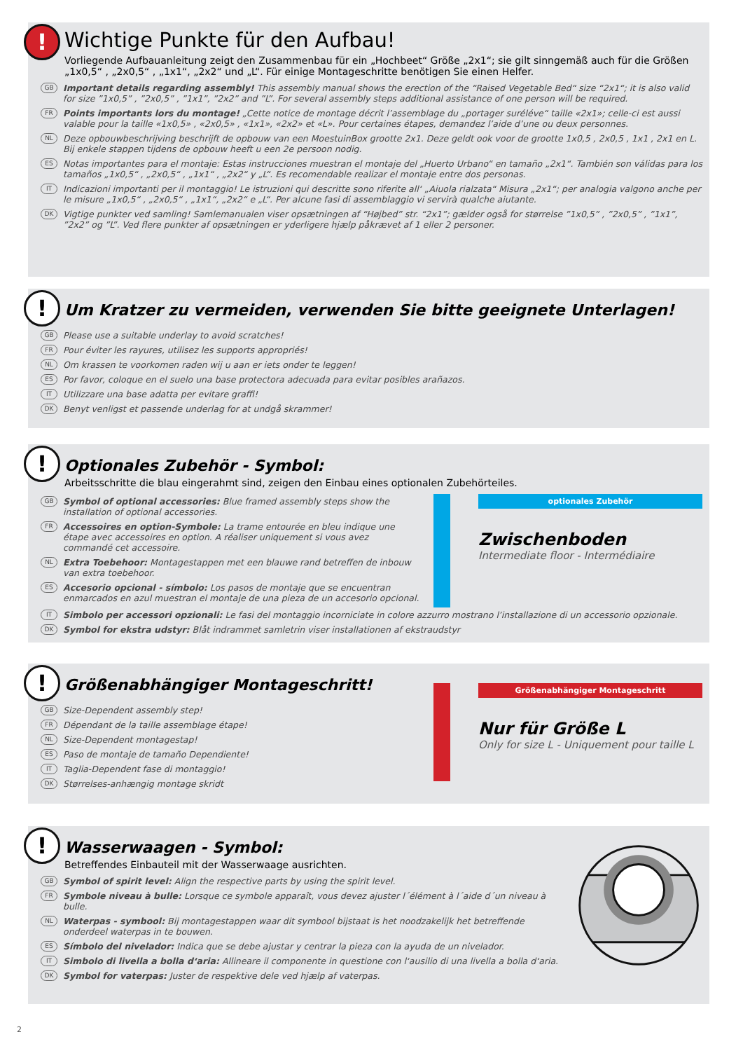!
Wichtige Punkte für den Aufbau!
Vorliegende Aufbauanleitung zeigt den Zusammenbau für ein „Hochbeet“ Größe „2x1“; sie gilt sinngemäß auch für die Größen „1x0,5“ , „2x0,5“ , „1x1“, „2x2“ und „L“. Für einige Montageschritte benötigen Sie einen Helfer.
GB Important details regarding assembly! This assembly manual shows the erection of the “Raised Vegetable Bed“ size “2x1“; it is also valid for size ”1x0,5” , ”2x0,5” , ”1x1”, ”2x2” and ”L”. For several assembly steps additional assistance of one person will be required.
FR Points importants lors du montage! „Cette notice de montage décrit l’assemblage du „portager suréléve“ taille «2x1»; celle-ci est aussi valable pour la taille «1x0,5» , «2x0,5» , «1x1», «2x2» et «L». Pour certaines étapes, demandez l’aide d’une ou deux personnes.
NL Deze opbouwbeschrijving beschrijft de opbouw van een MoestuinBox grootte 2x1. Deze geldt ook voor de grootte 1x0,5 , 2x0,5 , 1x1 , 2x1 en L. Bij enkele stappen tijdens de opbouw heeft u een 2e persoon nodig.
ES Notas importantes para el montaje: Estas instrucciones muestran el montaje del „Huerto Urbano“ en tamaño „2x1“. También son válidas para los tamaños „1x0,5“ , „2x0,5“ , „1x1“ , „2x2“ y „L“. Es recomendable realizar el montaje entre dos personas.
IT Indicazioni importanti per il montaggio! Le istruzioni qui descritte sono riferite all‘ „Aiuola rialzata“ Misura „2x1“; per analogia valgono anche per le misure „1x0,5“ , „2x0,5“ , „1x1“, „2x2“ e „L“. Per alcune fasi di assemblaggio vi servirà qualche aiutante.
DK Vigtige punkter ved samling! Samlemanualen viser opsætningen af “Højbed” str. “2x1”; gælder også for størrelse ”1x0,5” , ”2x0,5” , ”1x1”, ”2x2” og ”L”. Ved flere punkter af opsætningen er yderligere hjælp påkrævet af 1 eller 2 personer.
!
Um Kratzer zu vermeiden, verwenden Sie bitte geeignete Unterlagen!
GB Please use a suitable underlay to avoid scratches!
FR Pour éviter les rayures, utilisez les supports appropriés!
NL Om krassen te voorkomen raden wij u aan er iets onder te leggen!
ES Por favor, coloque en el suelo una base protectora adecuada para evitar posibles arañazos.
IT Utilizzare una base adatta per evitare graffi!
DK Benyt venligst et passende underlag for at undgå skrammer!
!
Optionales Zubehör - Symbol:
Arbeitsschritte die blau eingerahmt sind, zeigen den Einbau eines optionalen Zubehörteiles.
GB Symbol of optional accessories: Blue framed assembly steps show the installation of optional accessories.
FR Accessoires en option-Symbole: La trame entourée en bleu indique une étape avec accessoires en option. A réaliser uniquement si vous avez commandé cet accessoire.
NL Extra Toebehoor: Montagestappen met een blauwe rand betreffen de inbouw van extra toebehoor.
ES Accesorio opcional - símbolo: Los pasos de montaje que se encuentran enmarcados en azul muestran el montaje de una pieza de un accesorio opcional.
optionales Zubehör
Zwischenboden
Intermediate floor - Intermédiaire
IT Simbolo per accessori opzionali: Le fasi del montaggio incorniciate in colore azzurro mostrano l’installazione di un accessorio opzionale.
DK Symbol for ekstra udstyr: Blåt indrammet samletrin viser installationen af ekstraudstyr
!
Größenabhängiger Montageschritt!
GB Size-Dependent assembly step!
FR Dépendant de la taille assemblage étape!
NL Size-Dependent montagestap!
ES Paso de montaje de tamaño Dependiente!
IT Taglia-Dependent fase di montaggio!
DK Størrelses-anhængig montage skridt
Größenabhängiger Montageschritt
Nur für Größe L
Only for size L - Uniquement pour taille L
!
Wasserwaagen - Symbol:
Betreffendes Einbauteil mit der Wasserwaage ausrichten.
GB Symbol of spirit level: Align the respective parts by using the spirit level.
FR Symbole niveau à bulle: Lorsque ce symbole apparaît, vous devez ajuster l´élément à l´aide d´un niveau à bulle.
NL Waterpas - symbool: Bij montagestappen waar dit symbool bijstaat is het noodzakelijk het betreffende onderdeel waterpas in te bouwen.
ES Símbolo del nivelador: Indica que se debe ajustar y centrar la pieza con la ayuda de un nivelador.
IT Simbolo di livella a bolla d‘aria: Allineare il componente in questione con l‘ausilio di una livella a bolla d‘aria.
DK Symbol for vaterpas: Juster de respektive dele ved hjælp af vaterpas.
2